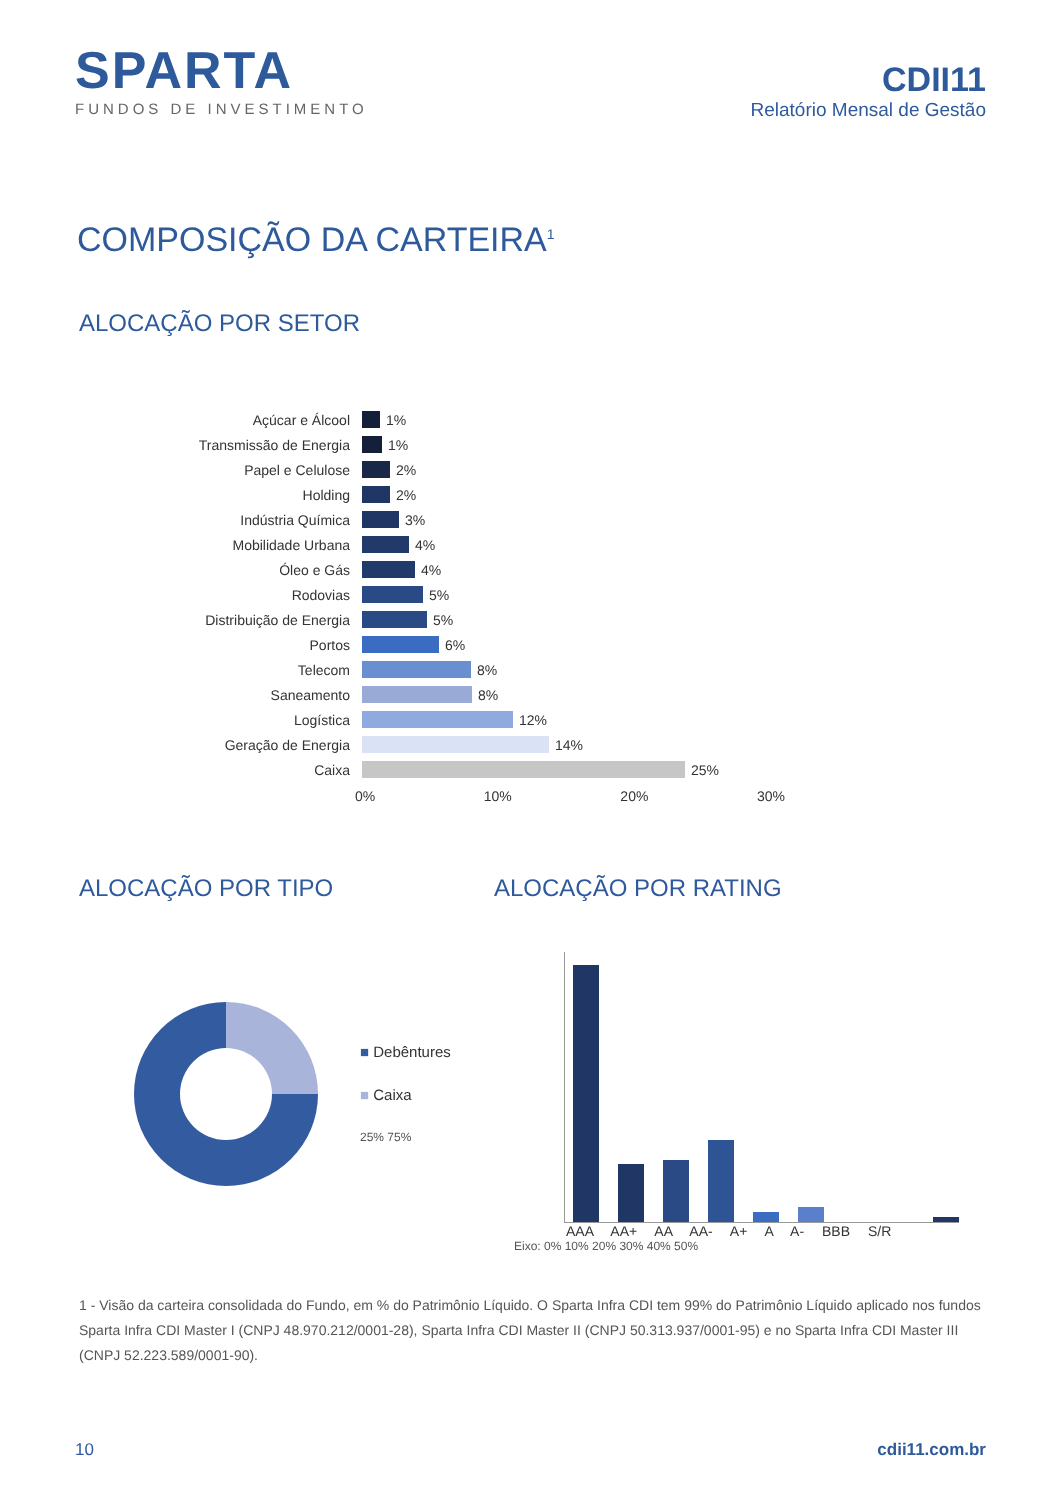SPARTA
FUNDOS DE INVESTIMENTO
CDII11
Relatório Mensal de Gestão
COMPOSIÇÃO DA CARTEIRA<sup>1</sup>
ALOCAÇÃO POR SETOR
Açúcar e Álcool
1%
Transmissão de Energia
1%
Papel e Celulose
2%
Holding
2%
Indústria Química
3%
Mobilidade Urbana
4%
Óleo e Gás
4%
Rodovias
5%
Distribuição de Energia
5%
Portos
6%
Telecom
8%
Saneamento
8%
Logística
12%
Geração de Energia
14%
Caixa
25%
0% 10% 20% 30%
ALOCAÇÃO POR TIPO
■ Debêntures
■ Caixa
25% 75%
ALOCAÇÃO POR RATING
AAA AA+ AA AA- A+ A A- BBB S/R
Eixo: 0% 10% 20% 30% 40% 50%
1 - Visão da carteira consolidada do Fundo, em % do Patrimônio Líquido. O Sparta Infra CDI tem 99% do Patrimônio Líquido aplicado nos fundos Sparta Infra CDI Master I (CNPJ 48.970.212/0001-28), Sparta Infra CDI Master II (CNPJ 50.313.937/0001-95) e no Sparta Infra CDI Master III (CNPJ 52.223.589/0001-90).
10 cdii11.com.br